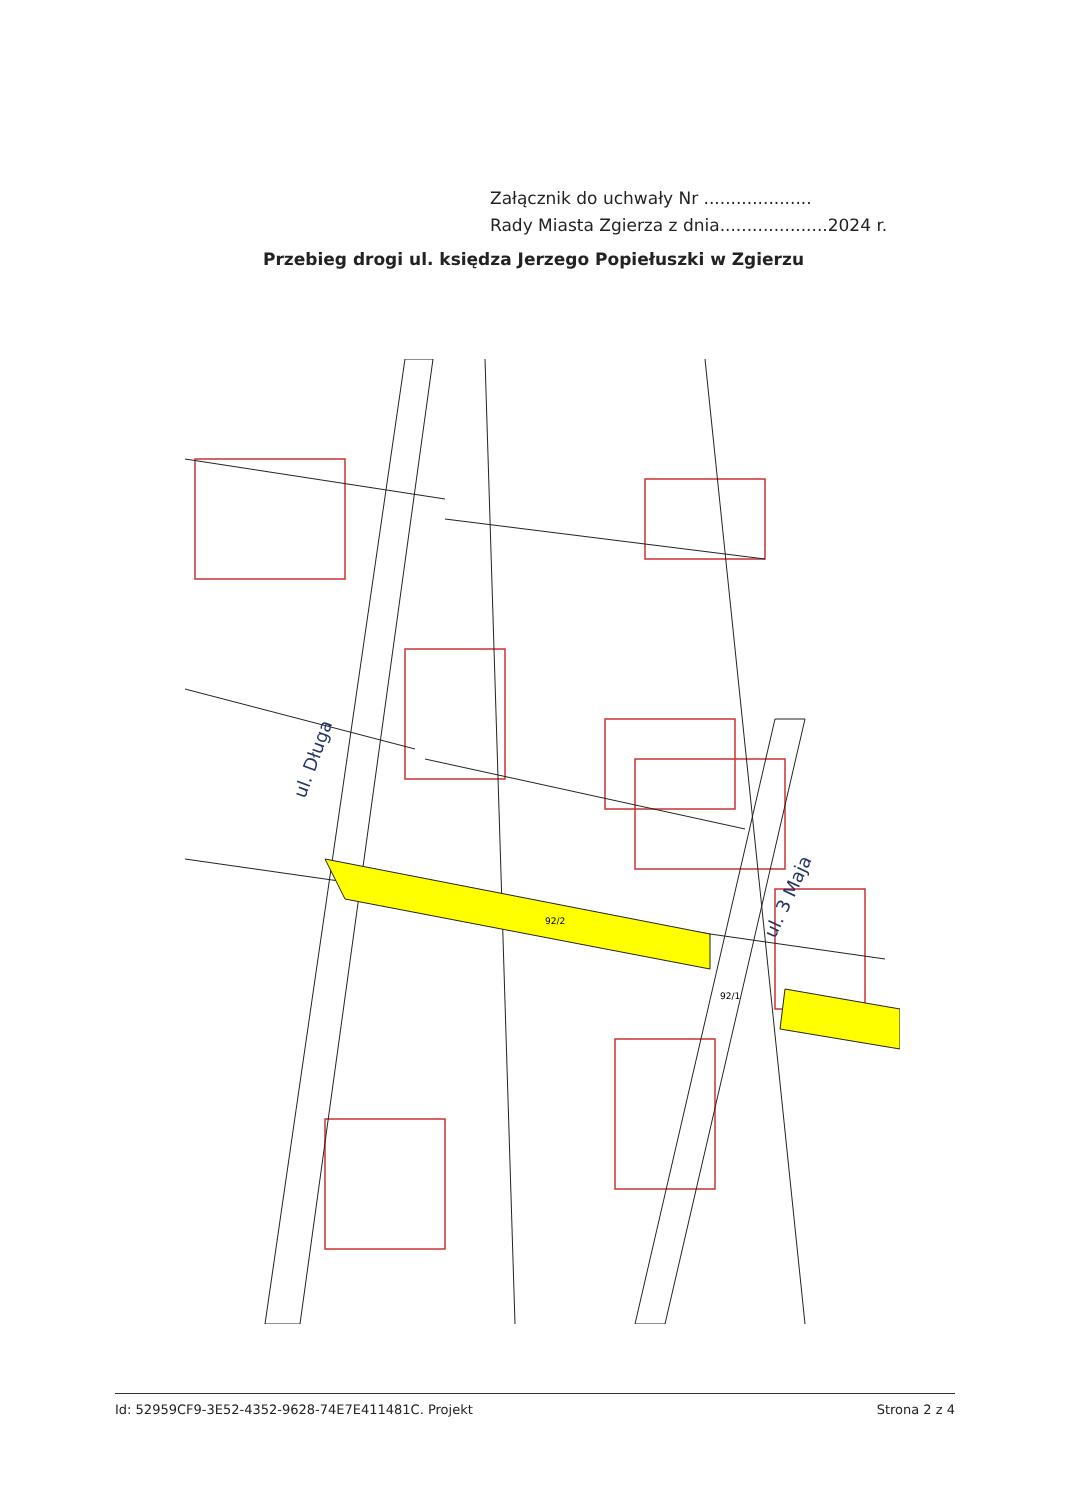Załącznik do uchwały Nr ....................
Rady Miasta Zgierza z dnia....................2024 r.
Przebieg drogi ul. księdza Jerzego Popiełuszki w Zgierzu
ul. Długa
ul. 3 Maja
92/2
92/1
Id: 52959CF9-3E52-4352-9628-74E7E411481C. Projekt Strona 2 z 4